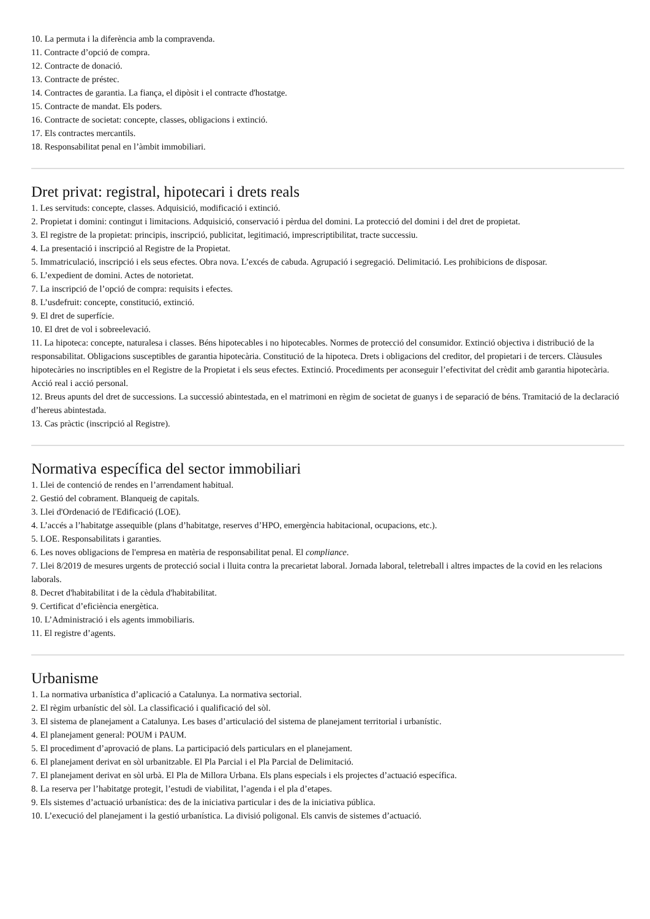10. La permuta i la diferència amb la compravenda.
11. Contracte d’opció de compra.
12. Contracte de donació.
13. Contracte de préstec.
14. Contractes de garantia. La fiança, el dipòsit i el contracte d'hostatge.
15. Contracte de mandat. Els poders.
16. Contracte de societat: concepte, classes, obligacions i extinció.
17. Els contractes mercantils.
18. Responsabilitat penal en l’àmbit immobiliari.
Dret privat: registral, hipotecari i drets reals
1. Les servituds: concepte, classes. Adquisició, modificació i extinció.
2. Propietat i domini: contingut i limitacions. Adquisició, conservació i pèrdua del domini. La protecció del domini i del dret de propietat.
3. El registre de la propietat: principis, inscripció, publicitat, legitimació, imprescriptibilitat, tracte successiu.
4. La presentació i inscripció al Registre de la Propietat.
5. Immatriculació, inscripció i els seus efectes. Obra nova. L’excés de cabuda. Agrupació i segregació. Delimitació. Les prohibicions de disposar.
6. L’expedient de domini. Actes de notorietat.
7. La inscripció de l’opció de compra: requisits i efectes.
8. L’usdefruit: concepte, constitució, extinció.
9. El dret de superfície.
10. El dret de vol i sobreelevació.
11. La hipoteca: concepte, naturalesa i classes. Béns hipotecables i no hipotecables. Normes de protecció del consumidor. Extinció objectiva i distribució de la responsabilitat. Obligacions susceptibles de garantia hipotecària. Constitució de la hipoteca. Drets i obligacions del creditor, del propietari i de tercers. Clàusules hipotecàries no inscriptibles en el Registre de la Propietat i els seus efectes. Extinció. Procediments per aconseguir l’efectivitat del crèdit amb garantia hipotecària. Acció real i acció personal.
12. Breus apunts del dret de successions. La successió abintestada, en el matrimoni en règim de societat de guanys i de separació de béns. Tramitació de la declaració d’hereus abintestada.
13. Cas pràctic (inscripció al Registre).
Normativa específica del sector immobiliari
1. Llei de contenció de rendes en l’arrendament habitual.
2. Gestió del cobrament. Blanqueig de capitals.
3. Llei d'Ordenació de l'Edificació (LOE).
4. L’accés a l’habitatge assequible (plans d’habitatge, reserves d’HPO, emergència habitacional, ocupacions, etc.).
5. LOE. Responsabilitats i garanties.
6. Les noves obligacions de l'empresa en matèria de responsabilitat penal. El compliance.
7. Llei 8/2019 de mesures urgents de protecció social i lluita contra la precarietat laboral. Jornada laboral, teletreball i altres impactes de la covid en les relacions laborals.
8. Decret d'habitabilitat i de la cèdula d'habitabilitat.
9. Certificat d’eficiència energètica.
10. L’Administració i els agents immobiliaris.
11. El registre d’agents.
Urbanisme
1. La normativa urbanística d’aplicació a Catalunya. La normativa sectorial.
2. El règim urbanístic del sòl. La classificació i qualificació del sòl.
3. El sistema de planejament a Catalunya. Les bases d’articulació del sistema de planejament territorial i urbanístic.
4. El planejament general: POUM i PAUM.
5. El procediment d’aprovació de plans. La participació dels particulars en el planejament.
6. El planejament derivat en sòl urbanitzable. El Pla Parcial i el Pla Parcial de Delimitació.
7. El planejament derivat en sòl urbà. El Pla de Millora Urbana. Els plans especials i els projectes d’actuació específica.
8. La reserva per l’habitatge protegit, l’estudi de viabilitat, l’agenda i el pla d’etapes.
9. Els sistemes d’actuació urbanística: des de la iniciativa particular i des de la iniciativa pública.
10. L’execució del planejament i la gestió urbanística. La divisió poligonal. Els canvis de sistemes d’actuació.